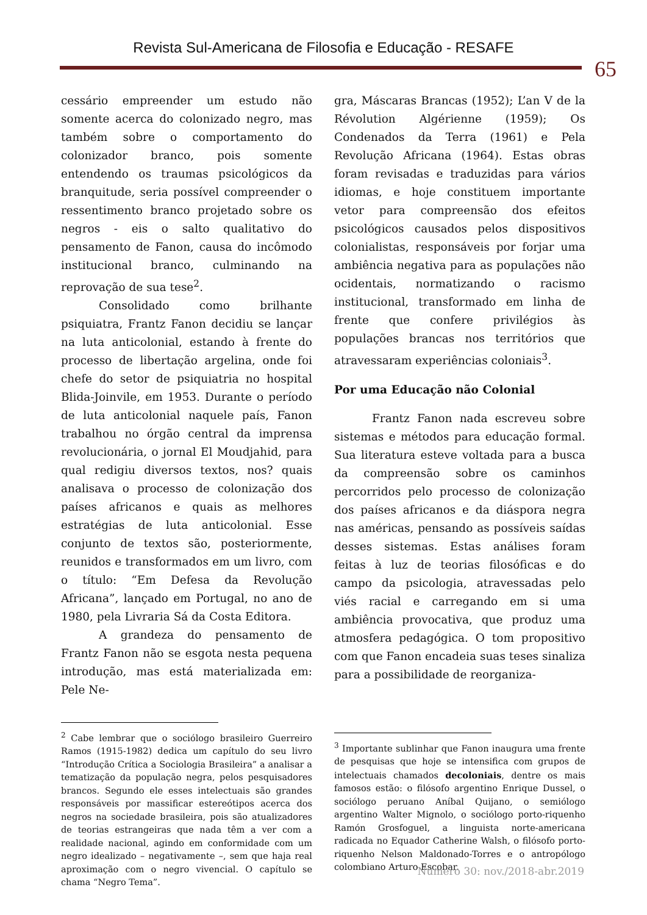Revista Sul-Americana de Filosofia e Educação - RESAFE
65
cessário empreender um estudo não somente acerca do colonizado negro, mas também sobre o comportamento do colonizador branco, pois somente entendendo os traumas psicológicos da branquitude, seria possível compreender o ressentimento branco projetado sobre os negros - eis o salto qualitativo do pensamento de Fanon, causa do incômodo institucional branco, culminando na reprovação de sua tese<sup>2</sup>.
Consolidado como brilhante psiquiatra, Frantz Fanon decidiu se lançar na luta anticolonial, estando à frente do processo de libertação argelina, onde foi chefe do setor de psiquiatria no hospital Blida-Joinvile, em 1953. Durante o período de luta anticolonial naquele país, Fanon trabalhou no órgão central da imprensa revolucionária, o jornal El Moudjahid, para qual redigiu diversos textos, nos? quais analisava o processo de colonização dos países africanos e quais as melhores estratégias de luta anticolonial. Esse conjunto de textos são, posteriormente, reunidos e transformados em um livro, com o título: “Em Defesa da Revolução Africana”, lançado em Portugal, no ano de 1980, pela Livraria Sá da Costa Editora.
A grandeza do pensamento de Frantz Fanon não se esgota nesta pequena introdução, mas está materializada em: Pele Ne-
<sup>2</sup> Cabe lembrar que o sociólogo brasileiro Guerreiro Ramos (1915-1982) dedica um capítulo do seu livro “Introdução Crítica a Sociologia Brasileira” a analisar a tematização da população negra, pelos pesquisadores brancos. Segundo ele esses intelectuais são grandes responsáveis por massificar estereótipos acerca dos negros na sociedade brasileira, pois são atualizadores de teorias estrangeiras que nada têm a ver com a realidade nacional, agindo em conformidade com um negro idealizado – negativamente –, sem que haja real aproximação com o negro vivencial. O capítulo se chama “Negro Tema”.
gra, Máscaras Brancas (1952); L’an V de la Révolution Algérienne (1959); Os Condenados da Terra (1961) e Pela Revolução Africana (1964). Estas obras foram revisadas e traduzidas para vários idiomas, e hoje constituem importante vetor para compreensão dos efeitos psicológicos causados pelos dispositivos colonialistas, responsáveis por forjar uma ambiência negativa para as populações não ocidentais, normatizando o racismo institucional, transformado em linha de frente que confere privilégios às populações brancas nos territórios que atravessaram experiências coloniais<sup>3</sup>.
Por uma Educação não Colonial
Frantz Fanon nada escreveu sobre sistemas e métodos para educação formal. Sua literatura esteve voltada para a busca da compreensão sobre os caminhos percorridos pelo processo de colonização dos países africanos e da diáspora negra nas américas, pensando as possíveis saídas desses sistemas. Estas análises foram feitas à luz de teorias filosóficas e do campo da psicologia, atravessadas pelo viés racial e carregando em si uma ambiência provocativa, que produz uma atmosfera pedagógica. O tom propositivo com que Fanon encadeia suas teses sinaliza para a possibilidade de reorganiza-
<sup>3</sup> Importante sublinhar que Fanon inaugura uma frente de pesquisas que hoje se intensifica com grupos de intelectuais chamados decoloniais, dentre os mais famosos estão: o filósofo argentino Enrique Dussel, o sociólogo peruano Aníbal Quijano, o semiólogo argentino Walter Mignolo, o sociólogo porto-riquenho Ramón Grosfoguel, a linguista norte-americana radicada no Equador Catherine Walsh, o filósofo porto-riquenho Nelson Maldonado-Torres e o antropólogo colombiano Arturo Escobar.
Número 30: nov./2018-abr.2019